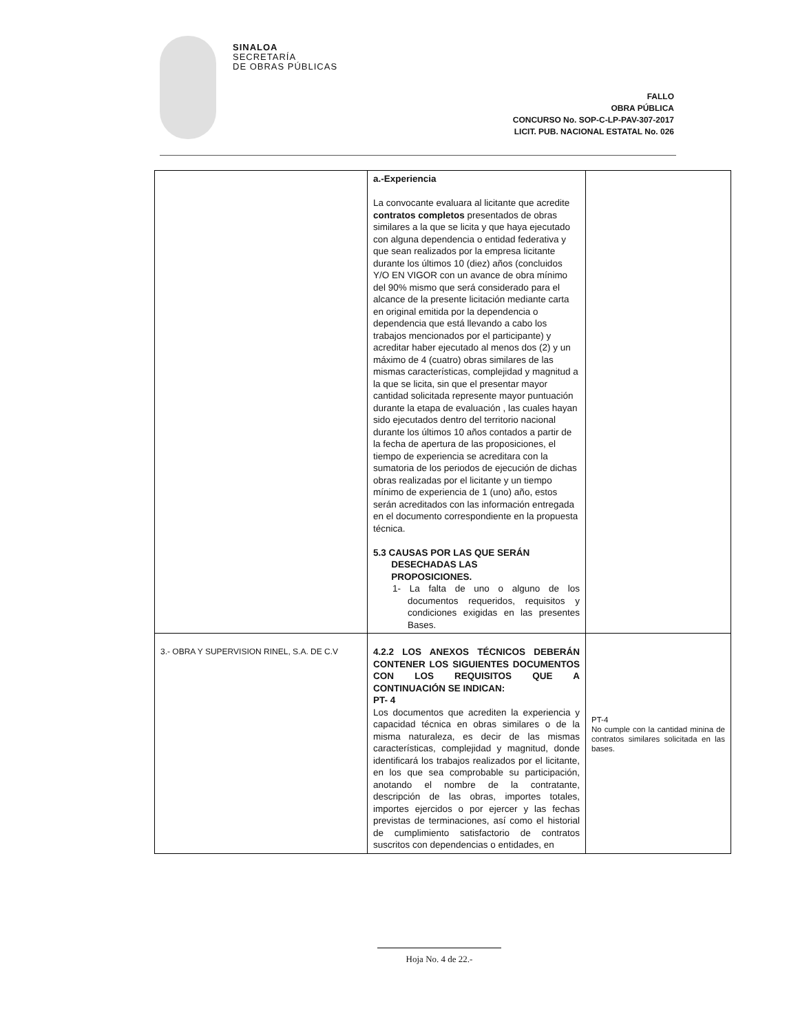SINALOA
SECRETARÍA
DE OBRAS PÚBLICAS
FALLO
OBRA PÚBLICA
CONCURSO No. SOP-C-LP-PAV-307-2017
LICIT. PUB. NACIONAL ESTATAL No. 026
| | a.-Experiencia La convocante evaluara al licitante que acredite contratos completos presentados de obras similares a la que se licita y que haya ejecutado con alguna dependencia o entidad federativa y que sean realizados por la empresa licitante durante los últimos 10 (diez) años (concluidos Y/O EN VIGOR con un avance de obra mínimo del 90% mismo que será considerado para el alcance de la presente licitación mediante carta en original emitida por la dependencia o dependencia que está llevando a cabo los trabajos mencionados por el participante) y acreditar haber ejecutado al menos dos (2) y un máximo de 4 (cuatro) obras similares de las mismas características, complejidad y magnitud a la que se licita, sin que el presentar mayor cantidad solicitada represente mayor puntuación durante la etapa de evaluación , las cuales hayan sido ejecutados dentro del territorio nacional durante los últimos 10 años contados a partir de la fecha de apertura de las proposiciones, el tiempo de experiencia se acreditara con la sumatoria de los periodos de ejecución de dichas obras realizadas por el licitante y un tiempo mínimo de experiencia de 1 (uno) año, estos serán acreditados con las información entregada en el documento correspondiente en la propuesta técnica. 5.3 CAUSAS POR LAS QUE SERÁN DESECHADAS LAS PROPOSICIONES. 1- La falta de uno o alguno de los documentos requeridos, requisitos y condiciones exigidas en las presentes Bases. | |
| 3.- OBRA Y SUPERVISION RINEL, S.A. DE C.V | 4.2.2 LOS ANEXOS TÉCNICOS DEBERÁN CONTENER LOS SIGUIENTES DOCUMENTOS CON LOS REQUISITOS QUE A CONTINUACIÓN SE INDICAN: PT- 4 Los documentos que acrediten la experiencia y capacidad técnica en obras similares o de la misma naturaleza, es decir de las mismas características, complejidad y magnitud, donde identificará los trabajos realizados por el licitante, en los que sea comprobable su participación, anotando el nombre de la contratante, descripción de las obras, importes totales, importes ejercidos o por ejercer y las fechas previstas de terminaciones, así como el historial de cumplimiento satisfactorio de contratos suscritos con dependencias o entidades, en | PT-4 No cumple con la cantidad minina de contratos similares solicitada en las bases. |
Hoja No. 4 de 22.-